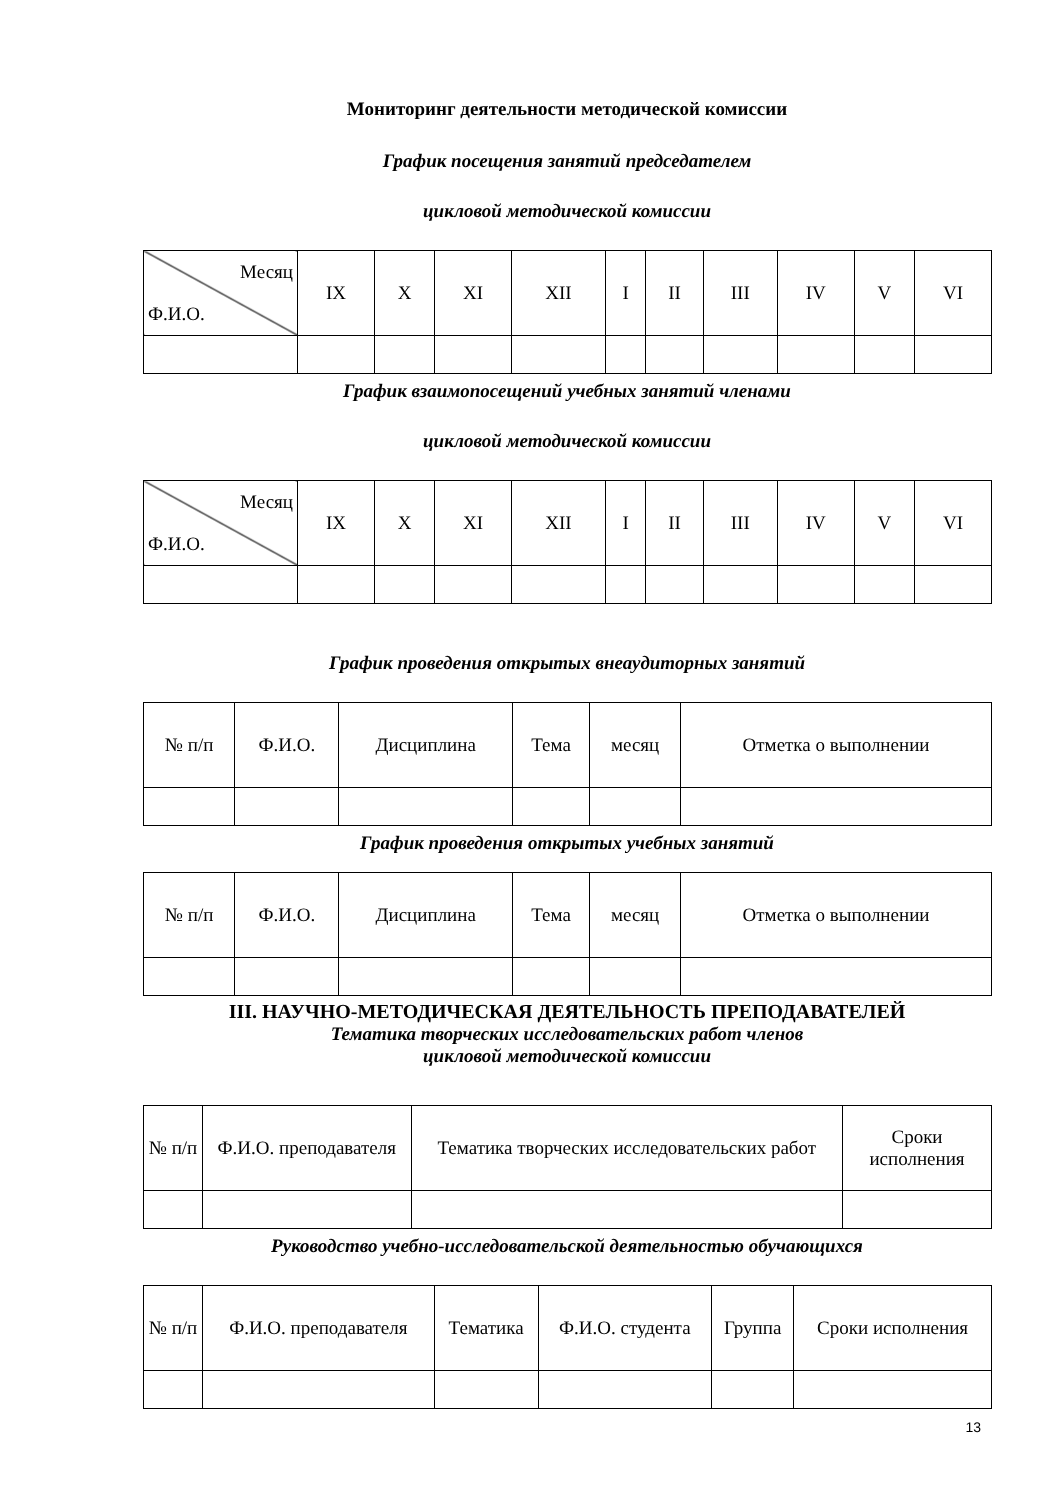Мониторинг деятельности методической комиссии
График посещения занятий председателем
цикловой методической комиссии
| Месяц Ф.И.О. | IX | X | XI | XII | I | II | III | IV | V | VI |
График взаимопосещений учебных занятий членами
цикловой методической комиссии
| Месяц Ф.И.О. | IX | X | XI | XII | I | II | III | IV | V | VI |
График проведения открытых внеаудиторных занятий
| № п/п | Ф.И.О. | Дисциплина | Тема | месяц | Отметка о выполнении |
График проведения открытых учебных занятий
| № п/п | Ф.И.О. | Дисциплина | Тема | месяц | Отметка о выполнении |
III. НАУЧНО-МЕТОДИЧЕСКАЯ ДЕЯТЕЛЬНОСТЬ ПРЕПОДАВАТЕЛЕЙ
Тематика творческих исследовательских работ членов
цикловой методической комиссии
| № п/п | Ф.И.О. преподавателя | Тематика творческих исследовательских работ | Сроки исполнения |
Руководство учебно-исследовательской деятельностью обучающихся
| № п/п | Ф.И.О. преподавателя | Тематика | Ф.И.О. студента | Группа | Сроки исполнения |
13